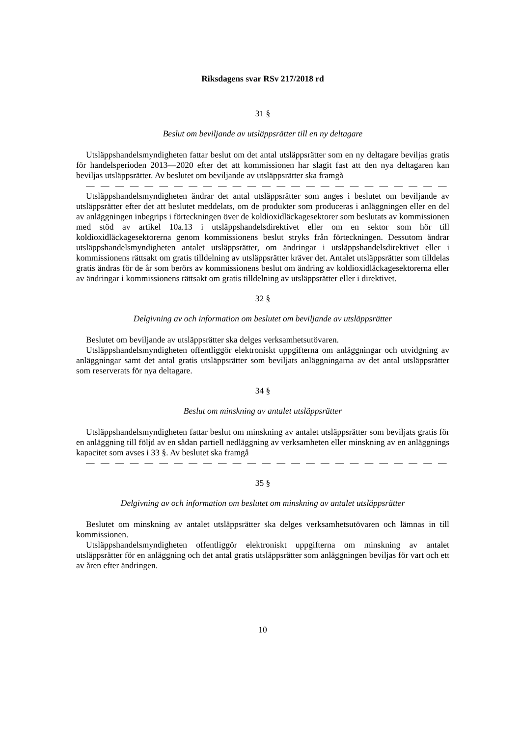Riksdagens svar RSv 217/2018 rd
31 §
Beslut om beviljande av utsläppsrätter till en ny deltagare
Utsläppshandelsmyndigheten fattar beslut om det antal utsläppsrätter som en ny deltagare beviljas gratis för handelsperioden 2013—2020 efter det att kommissionen har slagit fast att den nya deltagaren kan beviljas utsläppsrätter. Av beslutet om beviljande av utsläppsrätter ska framgå
— — — — — — — — — — — — — — — — — — — — — — — — — —
Utsläppshandelsmyndigheten ändrar det antal utsläppsrätter som anges i beslutet om beviljande av utsläppsrätter efter det att beslutet meddelats, om de produkter som produceras i anläggningen eller en del av anläggningen inbegrips i förteckningen över de koldioxidläckagesektorer som beslutats av kommissionen med stöd av artikel 10a.13 i utsläppshandelsdirektivet eller om en sektor som hör till koldioxidläckagesektorerna genom kommissionens beslut stryks från förteckningen. Dessutom ändrar utsläppshandelsmyndigheten antalet utsläppsrätter, om ändringar i utsläppshandelsdirektivet eller i kommissionens rättsakt om gratis tilldelning av utsläppsrätter kräver det. Antalet utsläppsrätter som tilldelas gratis ändras för de år som berörs av kommissionens beslut om ändring av koldioxidläckagesektorerna eller av ändringar i kommissionens rättsakt om gratis tilldelning av utsläppsrätter eller i direktivet.
32 §
Delgivning av och information om beslutet om beviljande av utsläppsrätter
Beslutet om beviljande av utsläppsrätter ska delges verksamhetsutövaren.
Utsläppshandelsmyndigheten offentliggör elektroniskt uppgifterna om anläggningar och utvidgning av anläggningar samt det antal gratis utsläppsrätter som beviljats anläggningarna av det antal utsläppsrätter som reserverats för nya deltagare.
34 §
Beslut om minskning av antalet utsläppsrätter
Utsläppshandelsmyndigheten fattar beslut om minskning av antalet utsläppsrätter som beviljats gratis för en anläggning till följd av en sådan partiell nedläggning av verksamheten eller minskning av en anläggnings kapacitet som avses i 33 §. Av beslutet ska framgå
— — — — — — — — — — — — — — — — — — — — — — — — — —
35 §
Delgivning av och information om beslutet om minskning av antalet utsläppsrätter
Beslutet om minskning av antalet utsläppsrätter ska delges verksamhetsutövaren och lämnas in till kommissionen.
Utsläppshandelsmyndigheten offentliggör elektroniskt uppgifterna om minskning av antalet utsläppsrätter för en anläggning och det antal gratis utsläppsrätter som anläggningen beviljas för vart och ett av åren efter ändringen.
10